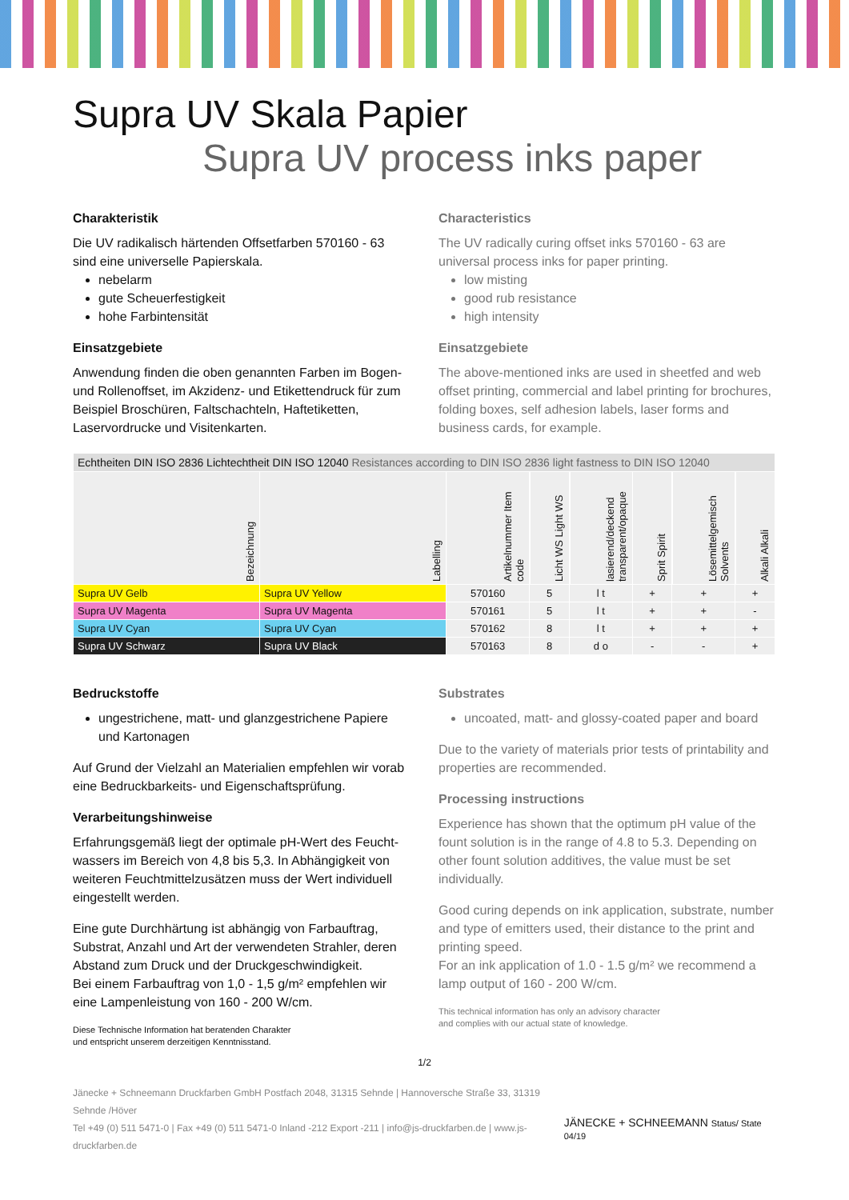Supra UV Skala Papier
Supra UV process inks paper
Charakteristik
Die UV radikalisch härtenden Offsetfarben 570160 - 63 sind eine universelle Papierskala.
nebelarm
gute Scheuerfestigkeit
hohe Farbintensität
Einsatzgebiete
Anwendung finden die oben genannten Farben im Bogen- und Rollenoffset, im Akzidenz- und Etikettendruck für zum Beispiel Broschüren, Faltschachteln, Haftetiketten, Laservordrucke und Visitenkarten.
Characteristics
The UV radically curing offset inks 570160 - 63 are universal process inks for paper printing.
low misting
good rub resistance
high intensity
Einsatzgebiete
The above-mentioned inks are used in sheetfed and web offset printing, commercial and label printing for brochures, folding boxes, self adhesion labels, laser forms and business cards, for example.
| Echtheiten DIN ISO 2836 Lichtechtheit DIN ISO 12040 Resistances according to DIN ISO 2836 light fastness to DIN ISO 12040 | | | | | | | |
| --- | --- | --- | --- | --- | --- | --- | --- |
| Bezeichnung | Labelling | Artikelnummer Item code | Licht WS Light WS | lasierend/deckend transparent/opaque | Sprit Spirit | Lösemittelgemisch Solvents | Alkali Alkali |
| Supra UV Gelb | Supra UV Yellow | 570160 | 5 | l t | + | + | + |
| Supra UV Magenta | Supra UV Magenta | 570161 | 5 | l t | + | + | - |
| Supra UV Cyan | Supra UV Cyan | 570162 | 8 | l t | + | + | + |
| Supra UV Schwarz | Supra UV Black | 570163 | 8 | d o | - | - | + |
Bedruckstoffe
ungestrichene, matt- und glanzgestrichene Papiere und Kartonagen
Auf Grund der Vielzahl an Materialien empfehlen wir vorab eine Bedruckbarkeits- und Eigenschaftsprüfung.
Verarbeitungshinweise
Erfahrungsgemäß liegt der optimale pH-Wert des Feucht-wassers im Bereich von 4,8 bis 5,3. In Abhängigkeit von weiteren Feuchtmittelzusätzen muss der Wert individuell eingestellt werden.
Eine gute Durchhärtung ist abhängig von Farbauftrag, Substrat, Anzahl und Art der verwendeten Strahler, deren Abstand zum Druck und der Druckgeschwindigkeit.
Bei einem Farbauftrag von 1,0 - 1,5 g/m² empfehlen wir eine Lampenleistung von 160 - 200 W/cm.
Diese Technische Information hat beratenden Charakter
und entspricht unserem derzeitigen Kenntnisstand.
Substrates
uncoated, matt- and glossy-coated paper and board
Due to the variety of materials prior tests of printability and properties are recommended.
Processing instructions
Experience has shown that the optimum pH value of the fount solution is in the range of 4.8 to 5.3. Depending on other fount solution additives, the value must be set individually.
Good curing depends on ink application, substrate, number and type of emitters used, their distance to the print and printing speed.
For an ink application of 1.0 - 1.5 g/m² we recommend a lamp output of 160 - 200 W/cm.
This technical information has only an advisory character
and complies with our actual state of knowledge.
1/2
Jänecke + Schneemann Druckfarben GmbH Postfach 2048, 31315 Sehnde | Hannoversche Straße 33, 31319 Sehnde /Höver
Tel +49 (0) 511 5471-0 | Fax +49 (0) 511 5471-0 Inland -212 Export -211 | info@js-druckfarben.de | www.js-druckfarben.de
JÄNECKE + SCHNEEMANN Status/ State 04/19